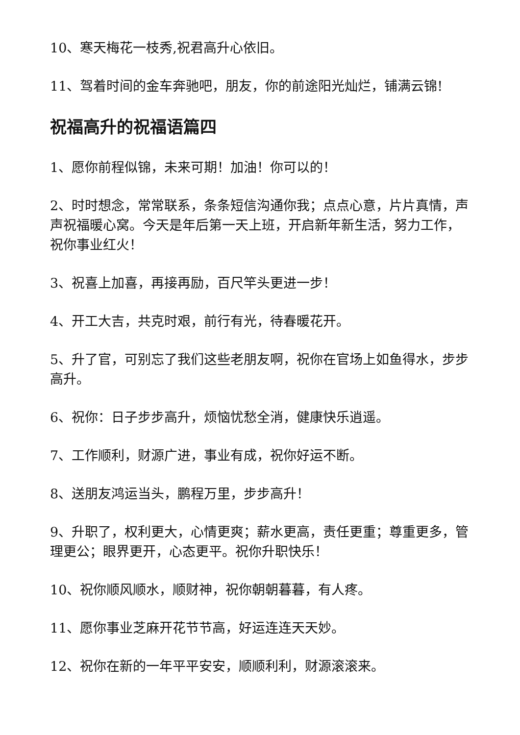10、寒天梅花一枝秀,祝君高升心依旧。
11、驾着时间的金车奔驰吧，朋友，你的前途阳光灿烂，铺满云锦!
祝福高升的祝福语篇四
1、愿你前程似锦，未来可期！加油！你可以的！
2、时时想念，常常联系，条条短信沟通你我；点点心意，片片真情，声声祝福暖心窝。今天是年后第一天上班，开启新年新生活，努力工作，祝你事业红火！
3、祝喜上加喜，再接再励，百尺竿头更进一步！
4、开工大吉，共克时艰，前行有光，待春暖花开。
5、升了官，可别忘了我们这些老朋友啊，祝你在官场上如鱼得水，步步高升。
6、祝你：日子步步高升，烦恼忧愁全消，健康快乐逍遥。
7、工作顺利，财源广进，事业有成，祝你好运不断。
8、送朋友鸿运当头，鹏程万里，步步高升！
9、升职了，权利更大，心情更爽；薪水更高，责任更重；尊重更多，管理更公；眼界更开，心态更平。祝你升职快乐！
10、祝你顺风顺水，顺财神，祝你朝朝暮暮，有人疼。
11、愿你事业芝麻开花节节高，好运连连天天妙。
12、祝你在新的一年平平安安，顺顺利利，财源滚滚来。